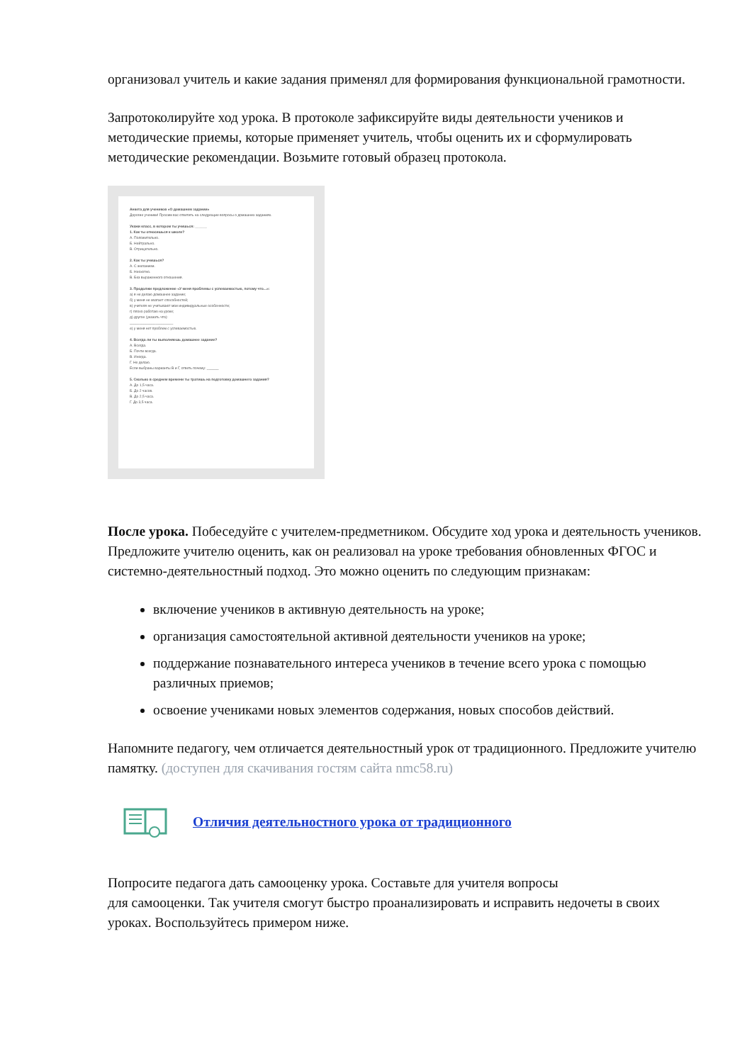организовал учитель и какие задания применял для формирования функциональной грамотности.
Запротоколируйте ход урока. В протоколе зафиксируйте виды деятельности учеников и методические приемы, которые применяет учитель, чтобы оценить их и сформулировать методические рекомендации. Возьмите готовый образец протокола.
Анкета для учеников «О домашнем задании»
Дорогие ученики! Просим вас ответить на следующие вопросы о домашних заданиях.
Укажи класс, в котором ты учишься: ______
1. Как ты относишься к школе?
А. Положительно.
Б. Нейтрально.
В. Отрицательно.
2. Как ты учишься?
А. С желанием.
Б. Неохотно.
В. Без выраженного отношения.
3. Продолжи предложение «У меня проблемы с успеваемостью, потому что...»:
а) я не делаю домашнее задание;
б) у меня не хватает способностей;
в) учителя не учитывают мои индивидуальные особенности;
г) плохо работаю на уроке;
д) другое (указать что):
______________________
е) у меня нет проблем с успеваемостью.
4. Всегда ли ты выполняешь домашнее задание?
А. Всегда.
Б. Почти всегда.
В. Иногда.
Г. Не делаю.
Если выбраны варианты В и Г, ответь почему: ______
5. Сколько в среднем времени ты тратишь на подготовку домашнего задания?
А. До 1,5 часа.
Б. До 2 часов.
В. До 2,5 часа.
Г. До 3,5 часа.
После урока. Побеседуйте с учителем-предметником. Обсудите ход урока и деятельность учеников. Предложите учителю оценить, как он реализовал на уроке требования обновленных ФГОС и системно-деятельностный подход. Это можно оценить по следующим признакам:
включение учеников в активную деятельность на уроке;
организация самостоятельной активной деятельности учеников на уроке;
поддержание познавательного интереса учеников в течение всего урока с помощью различных приемов;
освоение учениками новых элементов содержания, новых способов действий.
Напомните педагогу, чем отличается деятельностный урок от традиционного. Предложите учителю памятку. (доступен для скачивания гостям сайта nmc58.ru)
Отличия деятельностного урока от традиционного
Попросите педагога дать самооценку урока. Составьте для учителя вопросы
для самооценки. Так учителя смогут быстро проанализировать и исправить недочеты в своих уроках. Воспользуйтесь примером ниже.